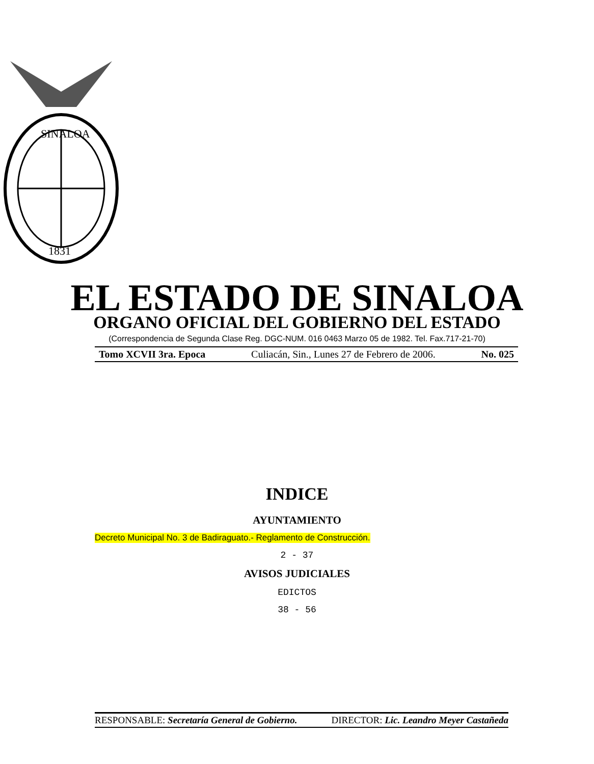SINALOA
1831
EL ESTADO DE SINALOA
ORGANO OFICIAL DEL GOBIERNO DEL ESTADO
(Correspondencia de Segunda Clase Reg. DGC-NUM. 016 0463 Marzo 05 de 1982. Tel. Fax.717-21-70)
Tomo XCVII 3ra. Epoca Culiacán, Sin., Lunes 27 de Febrero de 2006. No. 025
INDICE
AYUNTAMIENTO
Decreto Municipal No. 3 de Badiraguato.- Reglamento de Construcción.
2 - 37
AVISOS JUDICIALES
EDICTOS
38 - 56
RESPONSABLE: Secretaría General de Gobierno. DIRECTOR: Lic. Leandro Meyer Castañeda